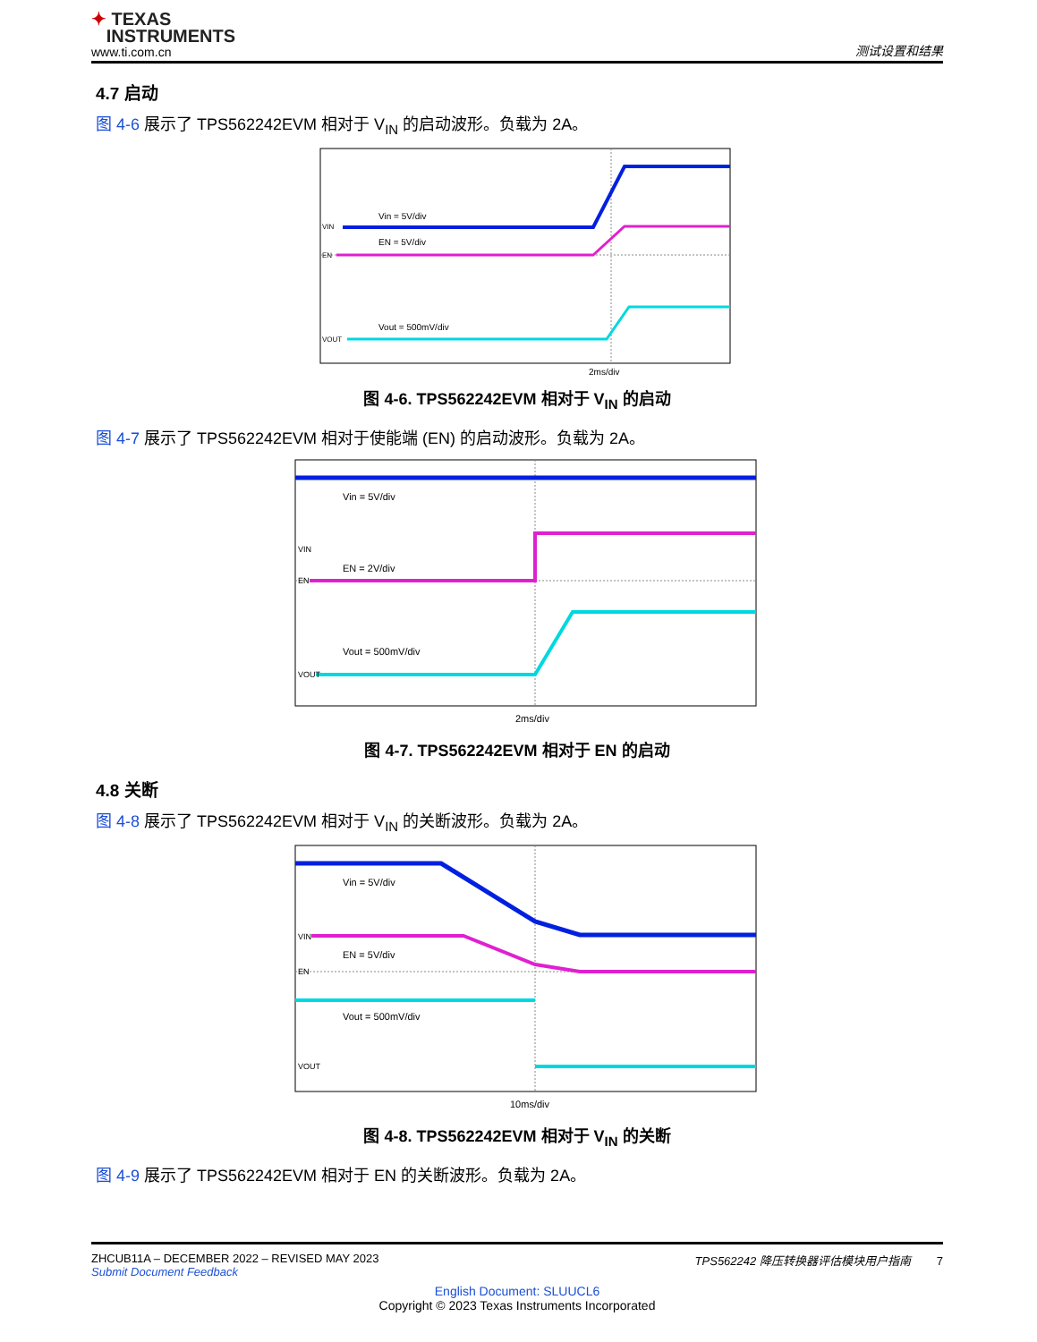✦ TEXAS
INSTRUMENTS
www.ti.com.cn
测试设置和结果
4.7 启动
图 4-6 展示了 TPS562242EVM 相对于 V<sub>IN</sub> 的启动波形。负载为 2A。
Vin = 5V/div
EN = 5V/div
Vout = 500mV/div
VIN
EN
VOUT
2ms/div
图 4-6. TPS562242EVM 相对于 V<sub>IN</sub> 的启动
图 4-7 展示了 TPS562242EVM 相对于使能端 (EN) 的启动波形。负载为 2A。
Vin = 5V/div
EN = 2V/div
Vout = 500mV/div
VIN
EN
VOUT
2ms/div
图 4-7. TPS562242EVM 相对于 EN 的启动
4.8 关断
图 4-8 展示了 TPS562242EVM 相对于 V<sub>IN</sub> 的关断波形。负载为 2A。
Vin = 5V/div
EN = 5V/div
Vout = 500mV/div
VIN
EN
VOUT
10ms/div
图 4-8. TPS562242EVM 相对于 V<sub>IN</sub> 的关断
图 4-9 展示了 TPS562242EVM 相对于 EN 的关断波形。负载为 2A。
ZHCUB11A – DECEMBER 2022 – REVISED MAY 2023
Submit Document Feedback
TPS562242 降压转换器评估模块用户指南 7
English Document: SLUUCL6
Copyright © 2023 Texas Instruments Incorporated